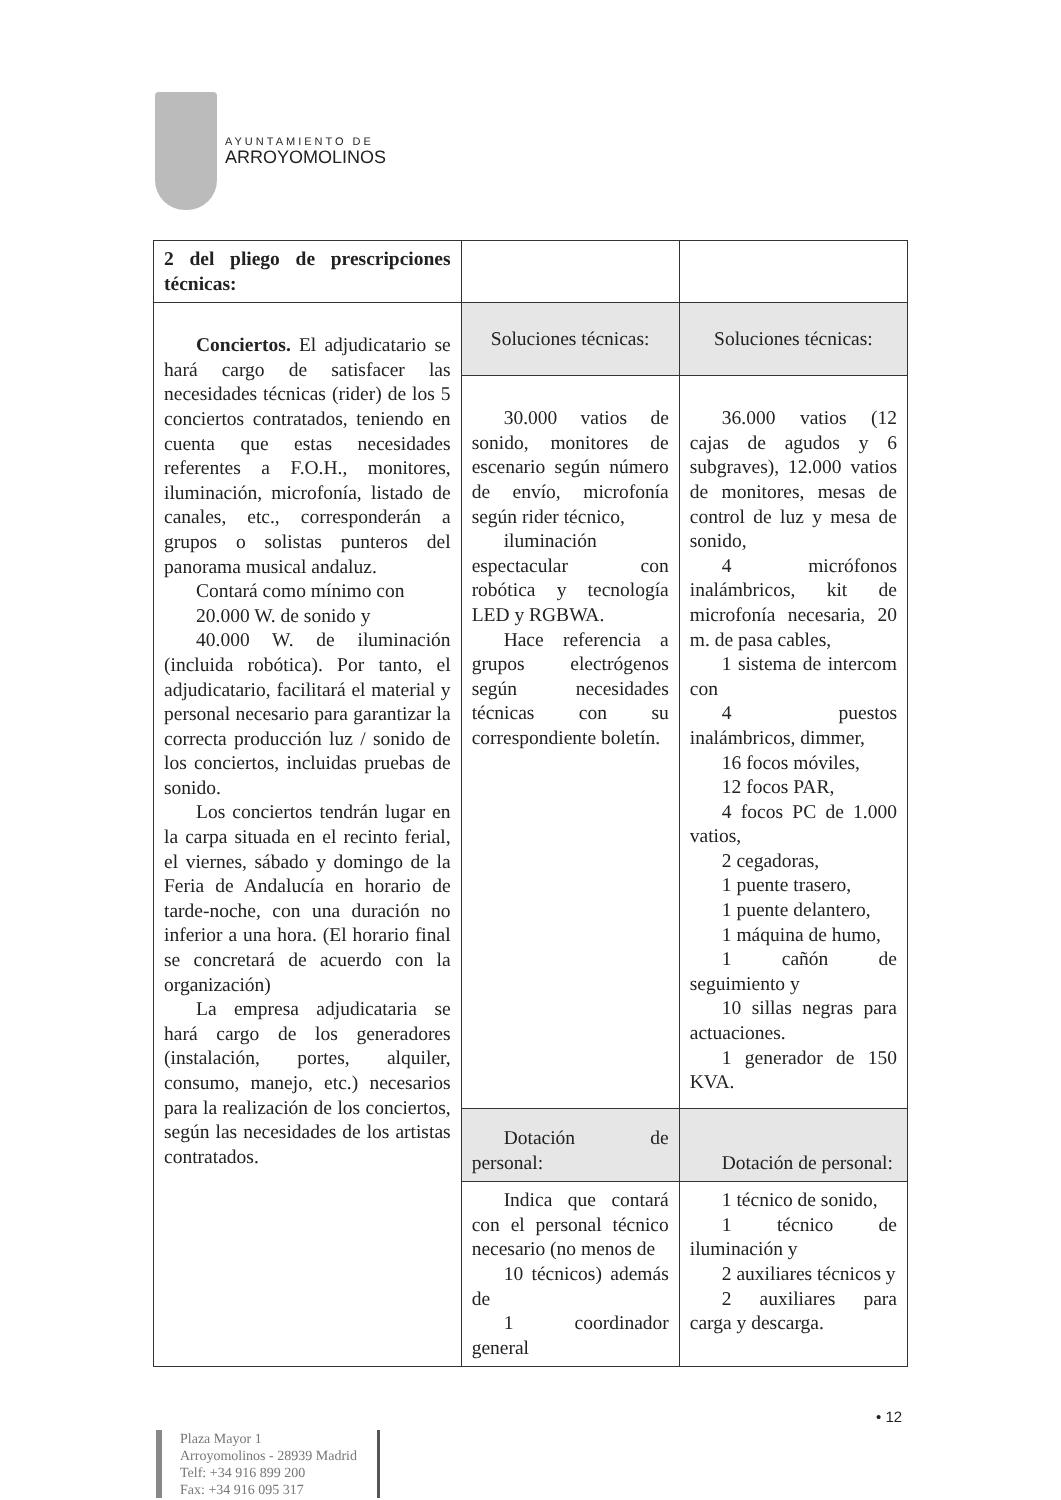AYUNTAMIENTO DE
ARROYOMOLINOS
| 2 del pliego de prescripciones técnicas: | | |
| Conciertos. El adjudicatario se hará cargo de satisfacer las necesidades técnicas (rider) de los 5 conciertos contratados, teniendo en cuenta que estas necesidades referentes a F.O.H., monitores, iluminación, microfonía, listado de canales, etc., corresponderán a grupos o solistas punteros del panorama musical andaluz. Contará como mínimo con 20.000 W. de sonido y 40.000 W. de iluminación (incluida robótica). Por tanto, el adjudicatario, facilitará el material y personal necesario para garantizar la correcta producción luz / sonido de los conciertos, incluidas pruebas de sonido. Los conciertos tendrán lugar en la carpa situada en el recinto ferial, el viernes, sábado y domingo de la Feria de Andalucía en horario de tarde-noche, con una duración no inferior a una hora. (El horario final se concretará de acuerdo con la organización) La empresa adjudicataria se hará cargo de los generadores (instalación, portes, alquiler, consumo, manejo, etc.) necesarios para la realización de los conciertos, según las necesidades de los artistas contratados. | Soluciones técnicas: | Soluciones técnicas: |
| | 30.000 vatios de sonido, monitores de escenario según número de envío, microfonía según rider técnico, iluminación espectacular con robótica y tecnología LED y RGBWA. Hace referencia a grupos electrógenos según necesidades técnicas con su correspondiente boletín. | 36.000 vatios (12 cajas de agudos y 6 subgraves), 12.000 vatios de monitores, mesas de control de luz y mesa de sonido, 4 micrófonos inalámbricos, kit de microfonía necesaria, 20 m. de pasa cables, 1 sistema de intercom con 4 puestos inalámbricos, dimmer, 16 focos móviles, 12 focos PAR, 4 focos PC de 1.000 vatios, 2 cegadoras, 1 puente trasero, 1 puente delantero, 1 máquina de humo, 1 cañón de seguimiento y 10 sillas negras para actuaciones. 1 generador de 150 KVA. |
| | Dotación de personal: | Dotación de personal: |
| | Indica que contará con el personal técnico necesario (no menos de 10 técnicos) además de 1 coordinador general | 1 técnico de sonido, 1 técnico de iluminación y 2 auxiliares técnicos y 2 auxiliares para carga y descarga. |
• 12
Plaza Mayor 1
Arroyomolinos - 28939 Madrid
Telf: +34 916 899 200
Fax: +34 916 095 317